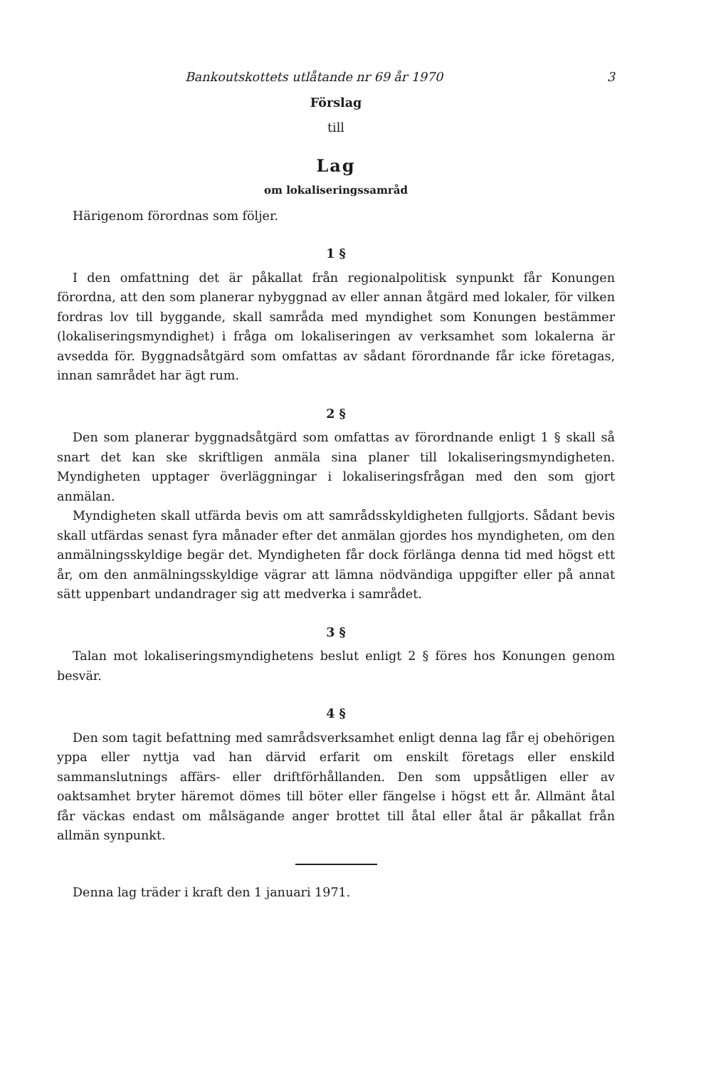Bankoutskottets utlåtande nr 69 år 1970 3
Förslag
till
Lag
om lokaliseringssamråd
Härigenom förordnas som följer.
1 §
I den omfattning det är påkallat från regionalpolitisk synpunkt får Konungen förordna, att den som planerar nybyggnad av eller annan åtgärd med lokaler, för vilken fordras lov till byggande, skall samråda med myndighet som Konungen bestämmer (lokaliseringsmyndighet) i fråga om lokaliseringen av verksamhet som lokalerna är avsedda för. Byggnadsåtgärd som omfattas av sådant förordnande får icke företagas, innan samrådet har ägt rum.
2 §
Den som planerar byggnadsåtgärd som omfattas av förordnande enligt 1 § skall så snart det kan ske skriftligen anmäla sina planer till lokaliseringsmyndigheten. Myndigheten upptager överläggningar i lokaliseringsfrågan med den som gjort anmälan.
Myndigheten skall utfärda bevis om att samrådsskyldigheten fullgjorts. Sådant bevis skall utfärdas senast fyra månader efter det anmälan gjordes hos myndigheten, om den anmälningsskyldige begär det. Myndigheten får dock förlänga denna tid med högst ett år, om den anmälningsskyldige vägrar att lämna nödvändiga uppgifter eller på annat sätt uppenbart undandrager sig att medverka i samrådet.
3 §
Talan mot lokaliseringsmyndighetens beslut enligt 2 § föres hos Konungen genom besvär.
4 §
Den som tagit befattning med samrådsverksamhet enligt denna lag får ej obehörigen yppa eller nyttja vad han därvid erfarit om enskilt företags eller enskild sammanslutnings affärs- eller driftförhållanden. Den som uppsåtligen eller av oaktsamhet bryter häremot dömes till böter eller fängelse i högst ett år. Allmänt åtal får väckas endast om målsägande anger brottet till åtal eller åtal är påkallat från allmän synpunkt.
Denna lag träder i kraft den 1 januari 1971.